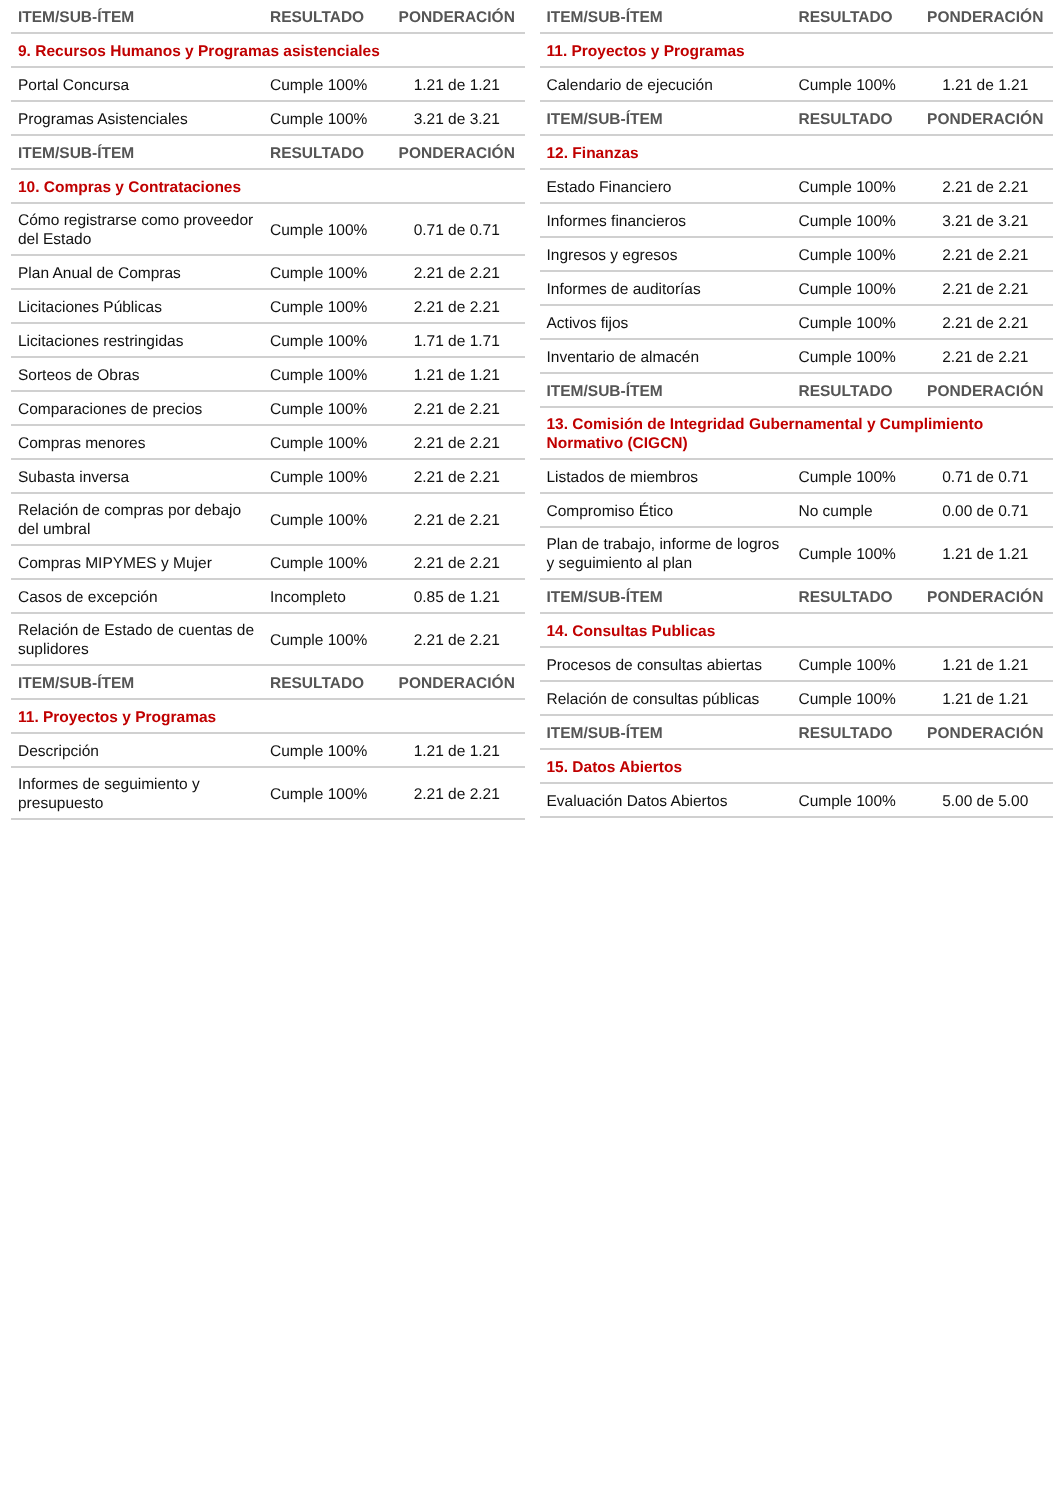| ITEM/SUB-ÍTEM | RESULTADO | PONDERACIÓN |
| --- | --- | --- |
| 9. Recursos Humanos y Programas asistenciales | | |
| Portal Concursa | Cumple 100% | 1.21 de 1.21 |
| Programas Asistenciales | Cumple 100% | 3.21 de 3.21 |
| ITEM/SUB-ÍTEM | RESULTADO | PONDERACIÓN |
| 10. Compras y Contrataciones | | |
| Cómo registrarse como proveedor del Estado | Cumple 100% | 0.71 de 0.71 |
| Plan Anual de Compras | Cumple 100% | 2.21 de 2.21 |
| Licitaciones Públicas | Cumple 100% | 2.21 de 2.21 |
| Licitaciones restringidas | Cumple 100% | 1.71 de 1.71 |
| Sorteos de Obras | Cumple 100% | 1.21 de 1.21 |
| Comparaciones de precios | Cumple 100% | 2.21 de 2.21 |
| Compras menores | Cumple 100% | 2.21 de 2.21 |
| Subasta inversa | Cumple 100% | 2.21 de 2.21 |
| Relación de compras por debajo del umbral | Cumple 100% | 2.21 de 2.21 |
| Compras MIPYMES y Mujer | Cumple 100% | 2.21 de 2.21 |
| Casos de excepción | Incompleto | 0.85 de 1.21 |
| Relación de Estado de cuentas de suplidores | Cumple 100% | 2.21 de 2.21 |
| ITEM/SUB-ÍTEM | RESULTADO | PONDERACIÓN |
| 11. Proyectos y Programas | | |
| Descripción | Cumple 100% | 1.21 de 1.21 |
| Informes de seguimiento y presupuesto | Cumple 100% | 2.21 de 2.21 |
| ITEM/SUB-ÍTEM | RESULTADO | PONDERACIÓN |
| --- | --- | --- |
| 11. Proyectos y Programas | | |
| Calendario de ejecución | Cumple 100% | 1.21 de 1.21 |
| ITEM/SUB-ÍTEM | RESULTADO | PONDERACIÓN |
| 12. Finanzas | | |
| Estado Financiero | Cumple 100% | 2.21 de 2.21 |
| Informes financieros | Cumple 100% | 3.21 de 3.21 |
| Ingresos y egresos | Cumple 100% | 2.21 de 2.21 |
| Informes de auditorías | Cumple 100% | 2.21 de 2.21 |
| Activos fijos | Cumple 100% | 2.21 de 2.21 |
| Inventario de almacén | Cumple 100% | 2.21 de 2.21 |
| ITEM/SUB-ÍTEM | RESULTADO | PONDERACIÓN |
| 13. Comisión de Integridad Gubernamental y Cumplimiento Normativo (CIGCN) | | |
| Listados de miembros | Cumple 100% | 0.71 de 0.71 |
| Compromiso Ético | No cumple | 0.00 de 0.71 |
| Plan de trabajo, informe de logros y seguimiento al plan | Cumple 100% | 1.21 de 1.21 |
| ITEM/SUB-ÍTEM | RESULTADO | PONDERACIÓN |
| 14. Consultas Publicas | | |
| Procesos de consultas abiertas | Cumple 100% | 1.21 de 1.21 |
| Relación de consultas públicas | Cumple 100% | 1.21 de 1.21 |
| ITEM/SUB-ÍTEM | RESULTADO | PONDERACIÓN |
| 15. Datos Abiertos | | |
| Evaluación Datos Abiertos | Cumple 100% | 5.00 de 5.00 |